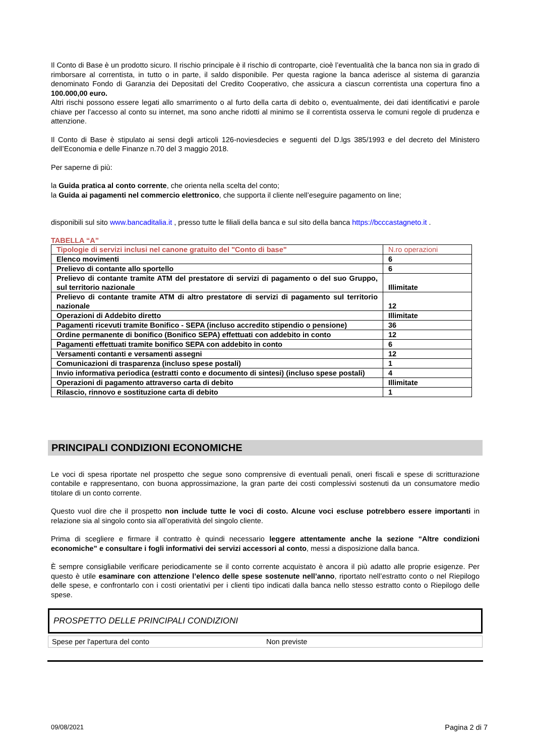Il Conto di Base è un prodotto sicuro. Il rischio principale è il rischio di controparte, cioè l’eventualità che la banca non sia in grado di rimborsare al correntista, in tutto o in parte, il saldo disponibile. Per questa ragione la banca aderisce al sistema di garanzia denominato Fondo di Garanzia dei Depositati del Credito Cooperativo, che assicura a ciascun correntista una copertura fino a 100.000,00 euro.
Altri rischi possono essere legati allo smarrimento o al furto della carta di debito o, eventualmente, dei dati identificativi e parole chiave per l’accesso al conto su internet, ma sono anche ridotti al minimo se il correntista osserva le comuni regole di prudenza e attenzione.
Il Conto di Base è stipulato ai sensi degli articoli 126-noviesdecies e seguenti del D.lgs 385/1993 e del decreto del Ministero dell’Economia e delle Finanze n.70 del 3 maggio 2018.
Per saperne di più:
la Guida pratica al conto corrente, che orienta nella scelta del conto;
la Guida ai pagamenti nel commercio elettronico, che supporta il cliente nell’eseguire pagamento on line;
disponibili sul sito www.bancaditalia.it , presso tutte le filiali della banca e sul sito della banca https://bcccastagneto.it .
TABELLA “A”
| Tipologie di servizi inclusi nel canone gratuito del "Conto di base" | N.ro operazioni |
| Elenco movimenti | 6 |
| Prelievo di contante allo sportello | 6 |
| Prelievo di contante tramite ATM del prestatore di servizi di pagamento o del suo Gruppo, sul territorio nazionale | Illimitate |
| Prelievo di contante tramite ATM di altro prestatore di servizi di pagamento sul territorio nazionale | 12 |
| Operazioni di Addebito diretto | Illimitate |
| Pagamenti ricevuti tramite Bonifico - SEPA (incluso accredito stipendio o pensione) | 36 |
| Ordine permanente di bonifico (Bonifico SEPA) effettuati con addebito in conto | 12 |
| Pagamenti effettuati tramite bonifico SEPA con addebito in conto | 6 |
| Versamenti contanti e versamenti assegni | 12 |
| Comunicazioni di trasparenza (incluso spese postali) | 1 |
| Invio informativa periodica (estratti conto e documento di sintesi) (incluso spese postali) | 4 |
| Operazioni di pagamento attraverso carta di debito | Illimitate |
| Rilascio, rinnovo e sostituzione carta di debito | 1 |
PRINCIPALI CONDIZIONI ECONOMICHE
Le voci di spesa riportate nel prospetto che segue sono comprensive di eventuali penali, oneri fiscali e spese di scritturazione contabile e rappresentano, con buona approssimazione, la gran parte dei costi complessivi sostenuti da un consumatore medio titolare di un conto corrente.
Questo vuol dire che il prospetto non include tutte le voci di costo. Alcune voci escluse potrebbero essere importanti in relazione sia al singolo conto sia all’operatività del singolo cliente.
Prima di scegliere e firmare il contratto è quindi necessario leggere attentamente anche la sezione “Altre condizioni economiche” e consultare i fogli informativi dei servizi accessori al conto, messi a disposizione dalla banca.
È sempre consigliabile verificare periodicamente se il conto corrente acquistato è ancora il più adatto alle proprie esigenze. Per questo è utile esaminare con attenzione l’elenco delle spese sostenute nell’anno, riportato nell’estratto conto o nel Riepilogo delle spese, e confrontarlo con i costi orientativi per i clienti tipo indicati dalla banca nello stesso estratto conto o Riepilogo delle spese.
PROSPETTO DELLE PRINCIPALI CONDIZIONI
Spese per l'apertura del conto Non previste
09/08/2021 Pagina 2 di 7